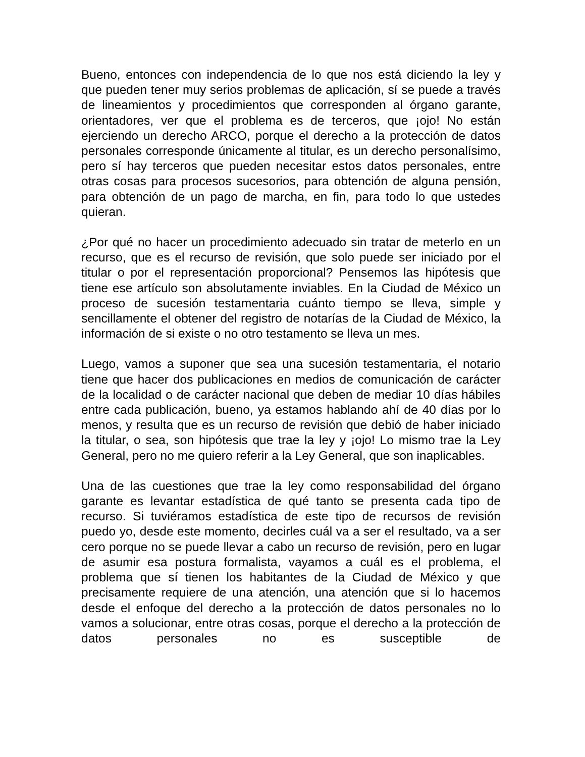Bueno, entonces con independencia de lo que nos está diciendo la ley y que pueden tener muy serios problemas de aplicación, sí se puede a través de lineamientos y procedimientos que corresponden al órgano garante, orientadores, ver que el problema es de terceros, que ¡ojo! No están ejerciendo un derecho ARCO, porque el derecho a la protección de datos personales corresponde únicamente al titular, es un derecho personalísimo, pero sí hay terceros que pueden necesitar estos datos personales, entre otras cosas para procesos sucesorios, para obtención de alguna pensión, para obtención de un pago de marcha, en fin, para todo lo que ustedes quieran.
¿Por qué no hacer un procedimiento adecuado sin tratar de meterlo en un recurso, que es el recurso de revisión, que solo puede ser iniciado por el titular o por el representación proporcional? Pensemos las hipótesis que tiene ese artículo son absolutamente inviables. En la Ciudad de México un proceso de sucesión testamentaria cuánto tiempo se lleva, simple y sencillamente el obtener del registro de notarías de la Ciudad de México, la información de si existe o no otro testamento se lleva un mes.
Luego, vamos a suponer que sea una sucesión testamentaria, el notario tiene que hacer dos publicaciones en medios de comunicación de carácter de la localidad o de carácter nacional que deben de mediar 10 días hábiles entre cada publicación, bueno, ya estamos hablando ahí de 40 días por lo menos, y resulta que es un recurso de revisión que debió de haber iniciado la titular, o sea, son hipótesis que trae la ley y ¡ojo! Lo mismo trae la Ley General, pero no me quiero referir a la Ley General, que son inaplicables.
Una de las cuestiones que trae la ley como responsabilidad del órgano garante es levantar estadística de qué tanto se presenta cada tipo de recurso. Si tuviéramos estadística de este tipo de recursos de revisión puedo yo, desde este momento, decirles cuál va a ser el resultado, va a ser cero porque no se puede llevar a cabo un recurso de revisión, pero en lugar de asumir esa postura formalista, vayamos a cuál es el problema, el problema que sí tienen los habitantes de la Ciudad de México y que precisamente requiere de una atención, una atención que si lo hacemos desde el enfoque del derecho a la protección de datos personales no lo vamos a solucionar, entre otras cosas, porque el derecho a la protección de datos personales no es susceptible de